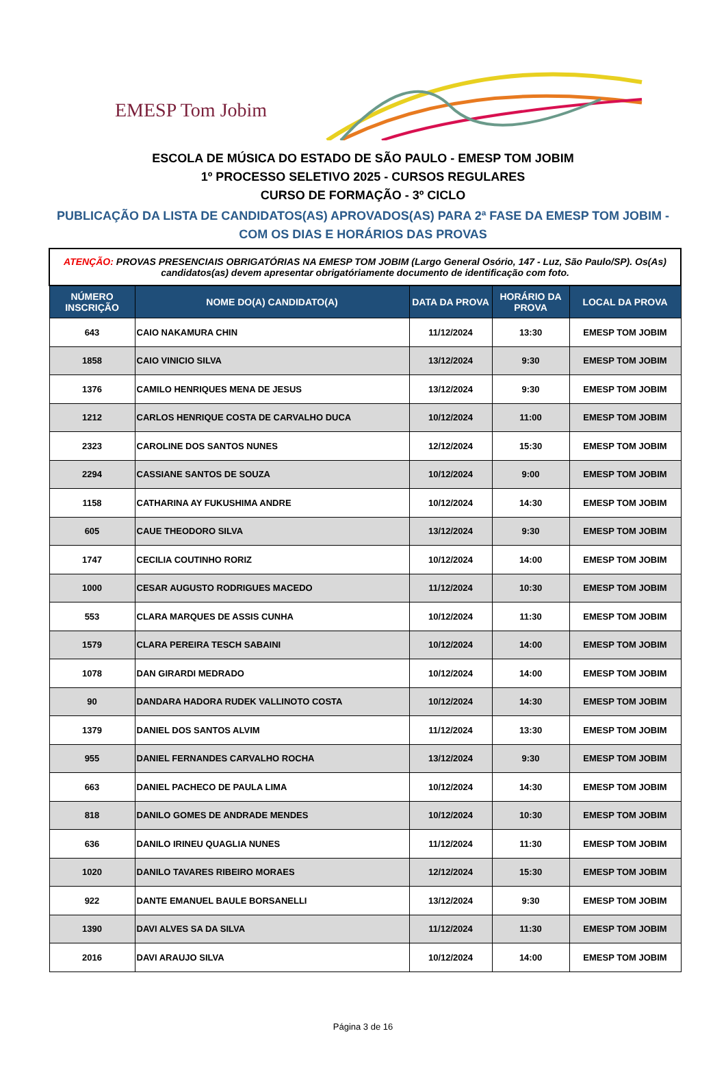EMESP Tom Jobim
ESCOLA DE MÚSICA DO ESTADO DE SÃO PAULO - EMESP TOM JOBIM
1º PROCESSO SELETIVO 2025 - CURSOS REGULARES
CURSO DE FORMAÇÃO - 3º CICLO
PUBLICAÇÃO DA LISTA DE CANDIDATOS(AS) APROVADOS(AS) PARA 2ª FASE DA EMESP TOM JOBIM -
COM OS DIAS E HORÁRIOS DAS PROVAS
| ATENÇÃO: PROVAS PRESENCIAIS OBRIGATÓRIAS NA EMESP TOM JOBIM (Largo General Osório, 147 - Luz, São Paulo/SP). Os(As) candidatos(as) devem apresentar obrigatóriamente documento de identificação com foto. | | | | |
| NÚMERO INSCRIÇÃO | NOME DO(A) CANDIDATO(A) | DATA DA PROVA | HORÁRIO DA PROVA | LOCAL DA PROVA |
| 643 | CAIO NAKAMURA CHIN | 11/12/2024 | 13:30 | EMESP TOM JOBIM |
| 1858 | CAIO VINICIO SILVA | 13/12/2024 | 9:30 | EMESP TOM JOBIM |
| 1376 | CAMILO HENRIQUES MENA DE JESUS | 13/12/2024 | 9:30 | EMESP TOM JOBIM |
| 1212 | CARLOS HENRIQUE COSTA DE CARVALHO DUCA | 10/12/2024 | 11:00 | EMESP TOM JOBIM |
| 2323 | CAROLINE DOS SANTOS NUNES | 12/12/2024 | 15:30 | EMESP TOM JOBIM |
| 2294 | CASSIANE SANTOS DE SOUZA | 10/12/2024 | 9:00 | EMESP TOM JOBIM |
| 1158 | CATHARINA AY FUKUSHIMA ANDRE | 10/12/2024 | 14:30 | EMESP TOM JOBIM |
| 605 | CAUE THEODORO SILVA | 13/12/2024 | 9:30 | EMESP TOM JOBIM |
| 1747 | CECILIA COUTINHO RORIZ | 10/12/2024 | 14:00 | EMESP TOM JOBIM |
| 1000 | CESAR AUGUSTO RODRIGUES MACEDO | 11/12/2024 | 10:30 | EMESP TOM JOBIM |
| 553 | CLARA MARQUES DE ASSIS CUNHA | 10/12/2024 | 11:30 | EMESP TOM JOBIM |
| 1579 | CLARA PEREIRA TESCH SABAINI | 10/12/2024 | 14:00 | EMESP TOM JOBIM |
| 1078 | DAN GIRARDI MEDRADO | 10/12/2024 | 14:00 | EMESP TOM JOBIM |
| 90 | DANDARA HADORA RUDEK VALLINOTO COSTA | 10/12/2024 | 14:30 | EMESP TOM JOBIM |
| 1379 | DANIEL DOS SANTOS ALVIM | 11/12/2024 | 13:30 | EMESP TOM JOBIM |
| 955 | DANIEL FERNANDES CARVALHO ROCHA | 13/12/2024 | 9:30 | EMESP TOM JOBIM |
| 663 | DANIEL PACHECO DE PAULA LIMA | 10/12/2024 | 14:30 | EMESP TOM JOBIM |
| 818 | DANILO GOMES DE ANDRADE MENDES | 10/12/2024 | 10:30 | EMESP TOM JOBIM |
| 636 | DANILO IRINEU QUAGLIA NUNES | 11/12/2024 | 11:30 | EMESP TOM JOBIM |
| 1020 | DANILO TAVARES RIBEIRO MORAES | 12/12/2024 | 15:30 | EMESP TOM JOBIM |
| 922 | DANTE EMANUEL BAULE BORSANELLI | 13/12/2024 | 9:30 | EMESP TOM JOBIM |
| 1390 | DAVI ALVES SA DA SILVA | 11/12/2024 | 11:30 | EMESP TOM JOBIM |
| 2016 | DAVI ARAUJO SILVA | 10/12/2024 | 14:00 | EMESP TOM JOBIM |
Página 3 de 16